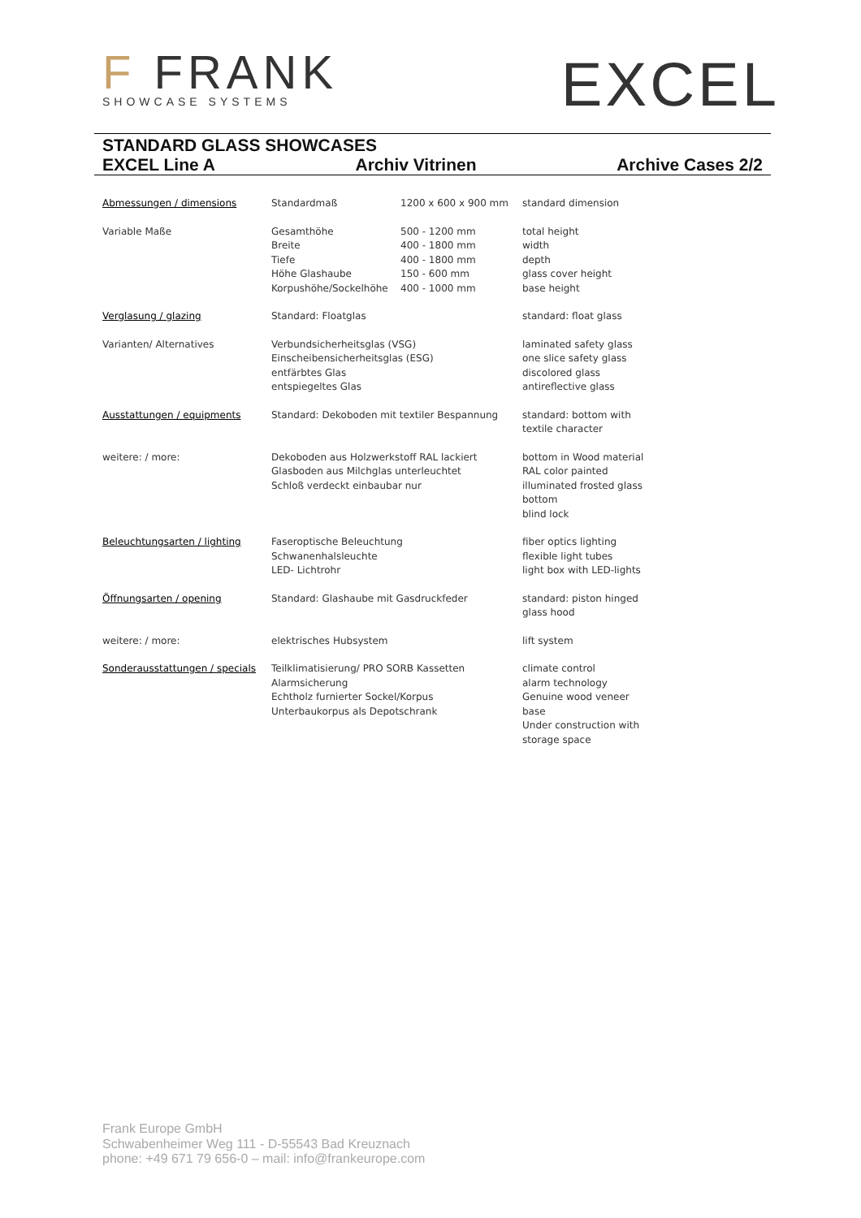F FRANK
SHOWCASE SYSTEMS
EXCEL
STANDARD GLASS SHOWCASES
EXCEL Line A Archiv Vitrinen Archive Cases 2/2
| Abmessungen / dimensions | Standardmaß | 1200 x 600 x 900 mm | standard dimension |
| Variable Maße | Gesamthöhe Breite Tiefe Höhe Glashaube Korpushöhe/Sockelhöhe | 500 - 1200 mm 400 - 1800 mm 400 - 1800 mm 150 - 600 mm 400 - 1000 mm | total height width depth glass cover height base height |
| Verglasung / glazing | Standard: Floatglas | | standard: float glass |
| Varianten/ Alternatives | Verbundsicherheitsglas (VSG) Einscheibensicherheitsglas (ESG) entfärbtes Glas entspiegeltes Glas | | laminated safety glass one slice safety glass discolored glass antireflective glass |
| Ausstattungen / equipments | Standard: Dekoboden mit textiler Bespannung | | standard: bottom with textile character |
| weitere: / more: | Dekoboden aus Holzwerkstoff RAL lackiert Glasboden aus Milchglas unterleuchtet Schloß verdeckt einbaubar nur | | bottom in Wood material RAL color painted illuminated frosted glass bottom blind lock |
| Beleuchtungsarten / lighting | Faseroptische Beleuchtung Schwanenhalsleuchte LED- Lichtrohr | | fiber optics lighting flexible light tubes light box with LED-lights |
| Öffnungsarten / opening | Standard: Glashaube mit Gasdruckfeder | | standard: piston hinged glass hood |
| weitere: / more: | elektrisches Hubsystem | | lift system |
| Sonderausstattungen / specials | Teilklimatisierung/ PRO SORB Kassetten Alarmsicherung Echtholz furnierter Sockel/Korpus Unterbaukorpus als Depotschrank | | climate control alarm technology Genuine wood veneer base Under construction with storage space |
Frank Europe GmbH
Schwabenheimer Weg 111 - D-55543 Bad Kreuznach
phone: +49 671 79 656-0 – mail: info@frankeurope.com